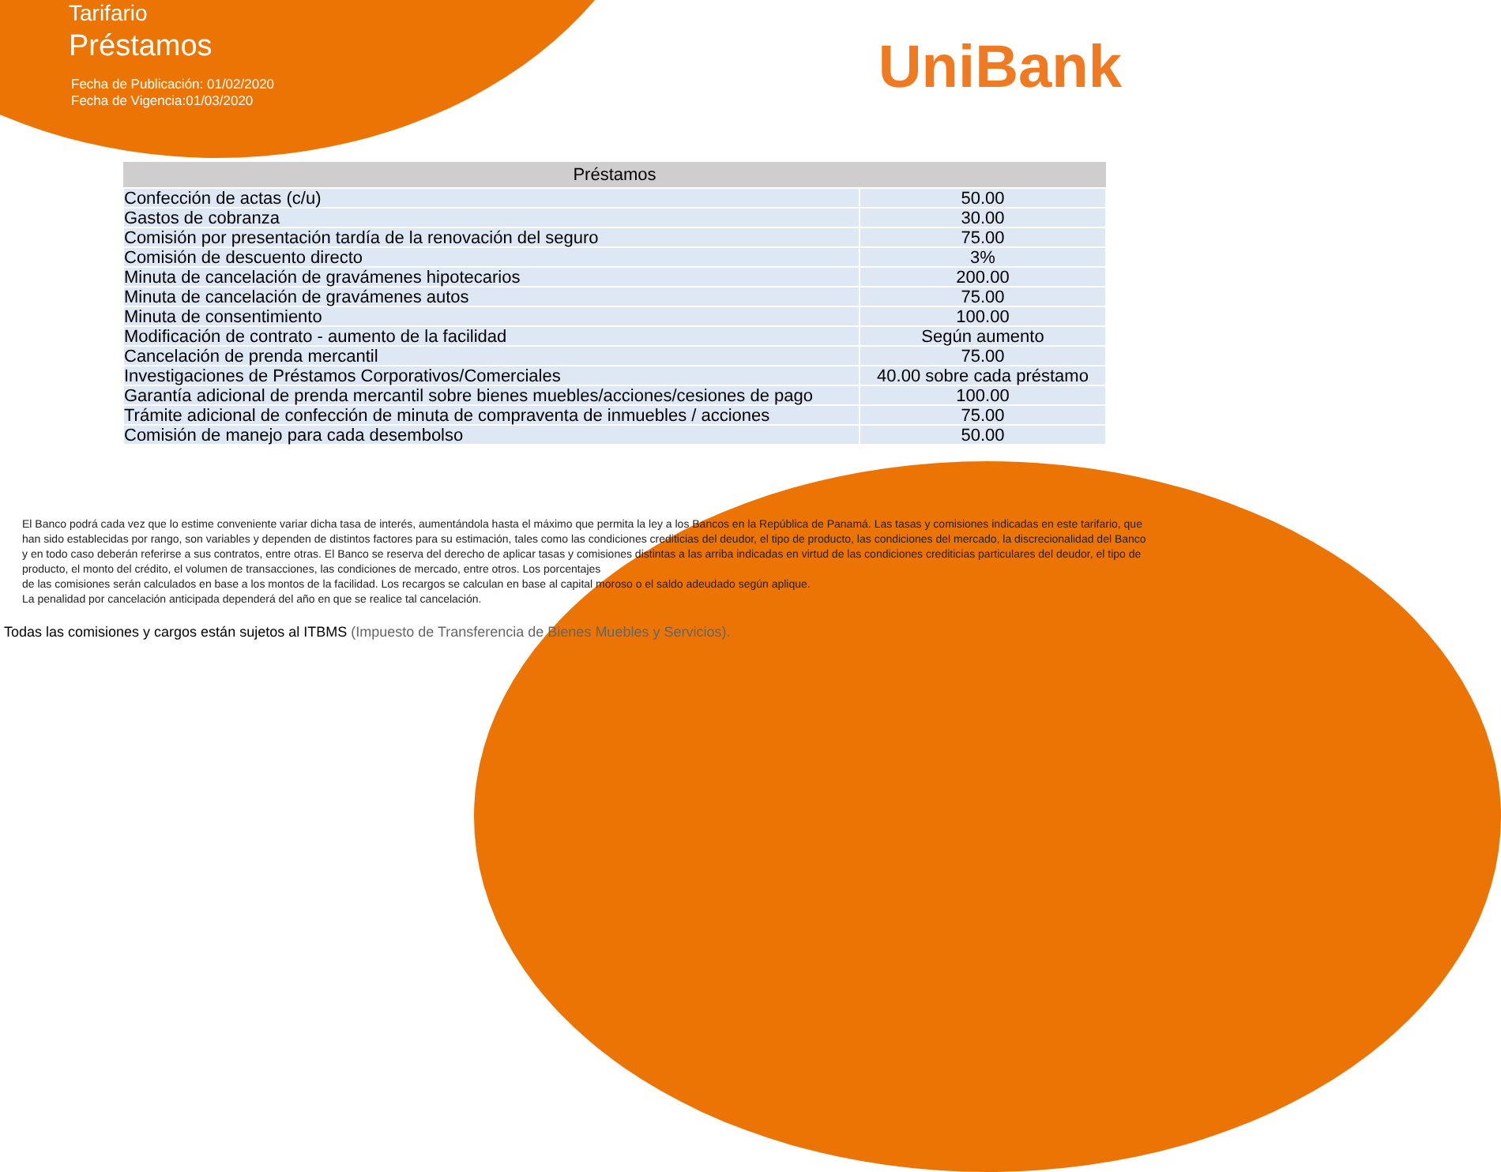Tarifario
Préstamos
Fecha de Publicación: 01/02/2020
Fecha de Vigencia:01/03/2020
UniBank
| Préstamos | |
| --- | --- |
| Confección de actas (c/u) | 50.00 |
| Gastos de cobranza | 30.00 |
| Comisión por presentación tardía de la renovación del seguro | 75.00 |
| Comisión de descuento directo | 3% |
| Minuta de cancelación de gravámenes hipotecarios | 200.00 |
| Minuta de cancelación de gravámenes autos | 75.00 |
| Minuta de consentimiento | 100.00 |
| Modificación de contrato - aumento de la facilidad | Según aumento |
| Cancelación de prenda mercantil | 75.00 |
| Investigaciones de Préstamos Corporativos/Comerciales | 40.00 sobre cada préstamo |
| Garantía adicional de prenda mercantil sobre bienes muebles/acciones/cesiones de pago | 100.00 |
| Trámite adicional de confección de minuta de compraventa de inmuebles / acciones | 75.00 |
| Comisión de manejo para cada desembolso | 50.00 |
El Banco podrá cada vez que lo estime conveniente variar dicha tasa de interés, aumentándola hasta el máximo que permita la ley a los Bancos en la República de Panamá. Las tasas y comisiones indicadas en este tarifario, que han sido establecidas por rango, son variables y dependen de distintos factores para su estimación, tales como las condiciones crediticias del deudor, el tipo de producto, las condiciones del mercado, la discrecionalidad del Banco y en todo caso deberán referirse a sus contratos, entre otras. El Banco se reserva del derecho de aplicar tasas y comisiones distintas a las arriba indicadas en virtud de las condiciones crediticias particulares del deudor, el tipo de producto, el monto del crédito, el volumen de transacciones, las condiciones de mercado, entre otros. Los porcentajes
de las comisiones serán calculados en base a los montos de la facilidad. Los recargos se calculan en base al capital moroso o el saldo adeudado según aplique.
La penalidad por cancelación anticipada dependerá del año en que se realice tal cancelación.
Todas las comisiones y cargos están sujetos al ITBMS (Impuesto de Transferencia de Bienes Muebles y Servicios).